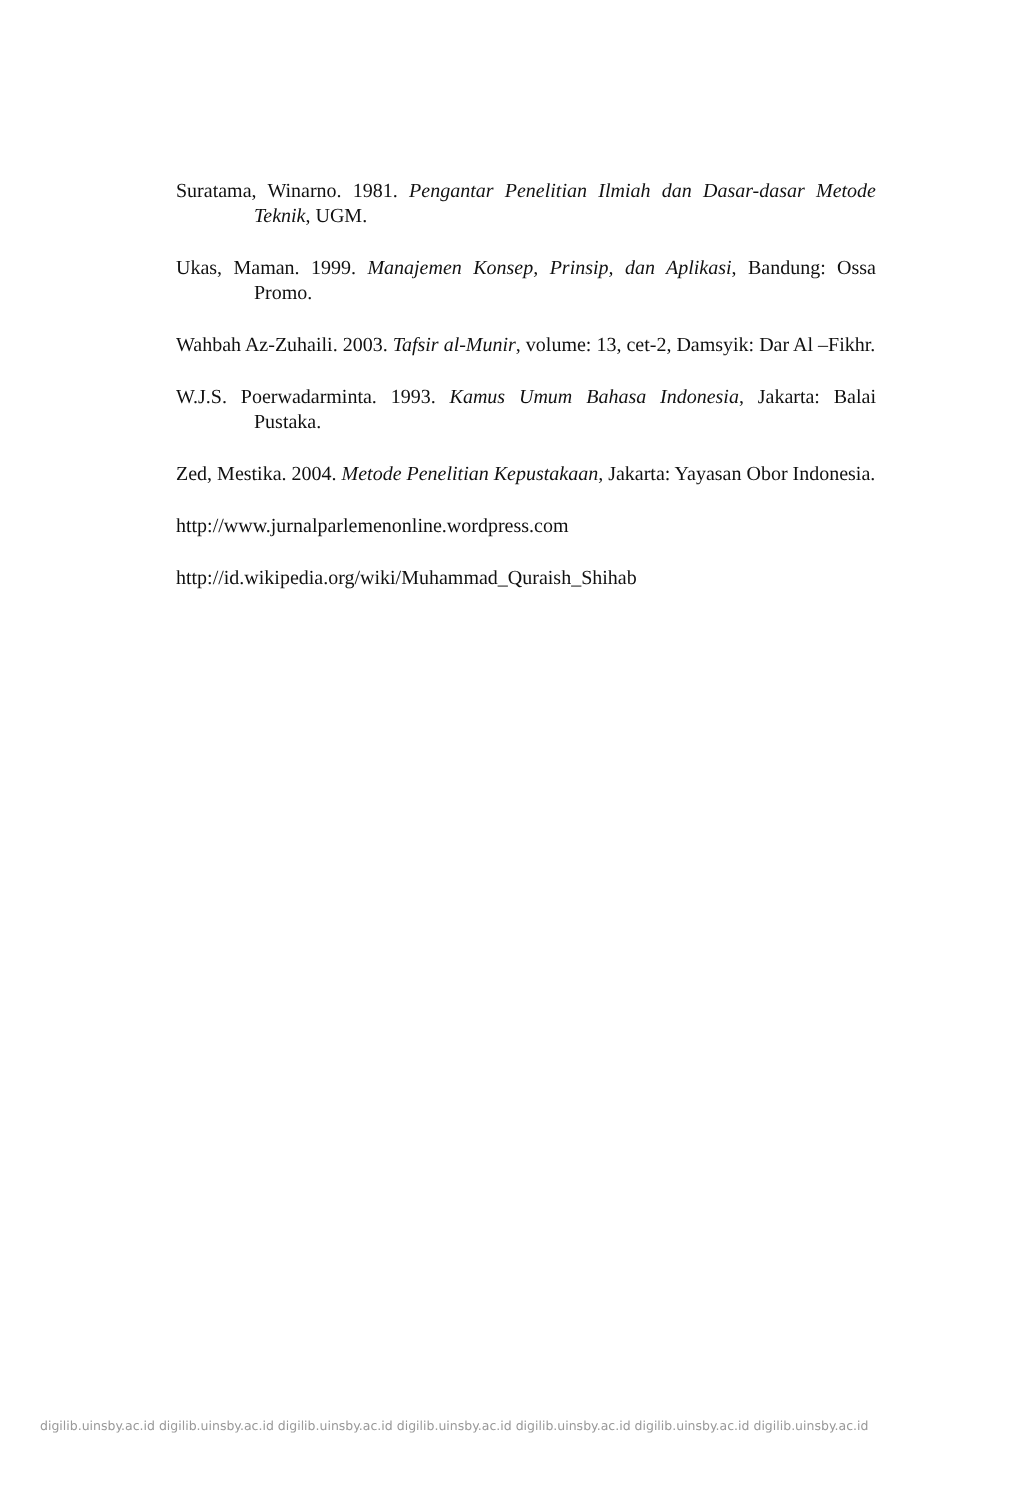Suratama, Winarno. 1981. Pengantar Penelitian Ilmiah dan Dasar-dasar Metode Teknik, UGM.
Ukas, Maman. 1999. Manajemen Konsep, Prinsip, dan Aplikasi, Bandung: Ossa Promo.
Wahbah Az-Zuhaili. 2003. Tafsir al-Munir, volume: 13, cet-2, Damsyik: Dar Al –Fikhr.
W.J.S. Poerwadarminta. 1993. Kamus Umum Bahasa Indonesia, Jakarta: Balai Pustaka.
Zed, Mestika. 2004. Metode Penelitian Kepustakaan, Jakarta: Yayasan Obor Indonesia.
http://www.jurnalparlemenonline.wordpress.com
http://id.wikipedia.org/wiki/Muhammad_Quraish_Shihab
digilib.uinsby.ac.id digilib.uinsby.ac.id digilib.uinsby.ac.id digilib.uinsby.ac.id digilib.uinsby.ac.id digilib.uinsby.ac.id digilib.uinsby.ac.id